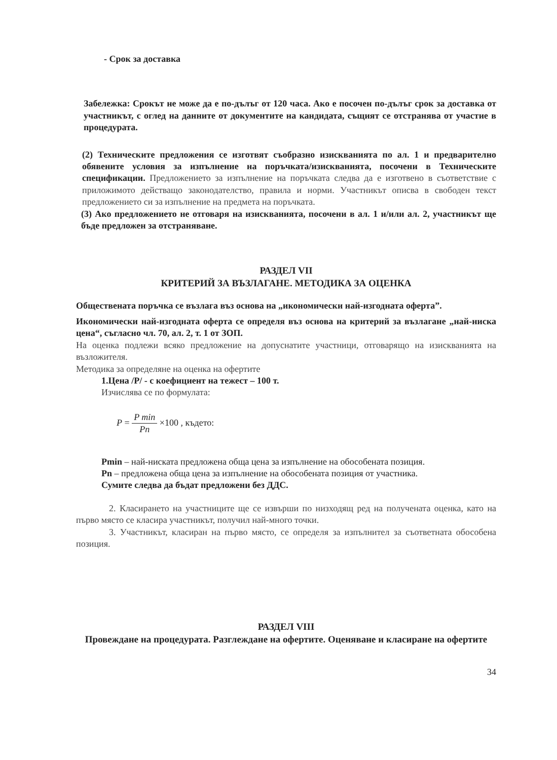- Срок за доставка
Забележка: Срокът не може да е по-дълъг от 120 часа. Ако е посочен по-дълъг срок за доставка от участникът, с оглед на данните от документите на кандидата, същият се отстранява от участие в процедурата.
(2) Техническите предложения се изготвят съобразно изискванията по ал. 1 и предварително обявените условия за изпълнение на поръчката/изискванията, посочени в Техническите спецификации. Предложението за изпълнение на поръчката следва да е изготвено в съответствие с приложимото действащо законодателство, правила и норми. Участникът описва в свободен текст предложението си за изпълнение на предмета на поръчката.
(3) Ако предложението не отговаря на изискванията, посочени в ал. 1 и/или ал. 2, участникът ще бъде предложен за отстраняване.
РАЗДЕЛ VII
КРИТЕРИЙ ЗА ВЪЗЛАГАНЕ. МЕТОДИКА ЗА ОЦЕНКА
Обществената поръчка се възлага въз основа на „икономически най-изгодната оферта”.
Икономически най-изгодната оферта се определя въз основа на критерий за възлагане „най-ниска цена“, съгласно чл. 70, ал. 2, т. 1 от ЗОП.
На оценка подлежи всяко предложение на допуснатите участници, отговарящо на изискванията на възложителя.
Методика за определяне на оценка на офертите
1.Цена /P/ - с коефициент на тежест – 100 т.
Изчислява се по формулата:
P = P min Pn ×100 , където:
Pmin – най-ниската предложена обща цена за изпълнение на обособената позиция.
Pn – предложена обща цена за изпълнение на обособената позиция от участника.
Сумите следва да бъдат предложени без ДДС.
2. Класирането на участниците ще се извърши по низходящ ред на получената оценка, като на първо място се класира участникът, получил най-много точки.
3. Участникът, класиран на първо място, се определя за изпълнител за съответната обособена позиция.
РАЗДЕЛ VIII
Провеждане на процедурата. Разглеждане на офертите. Оценяване и класиране на офертите
34